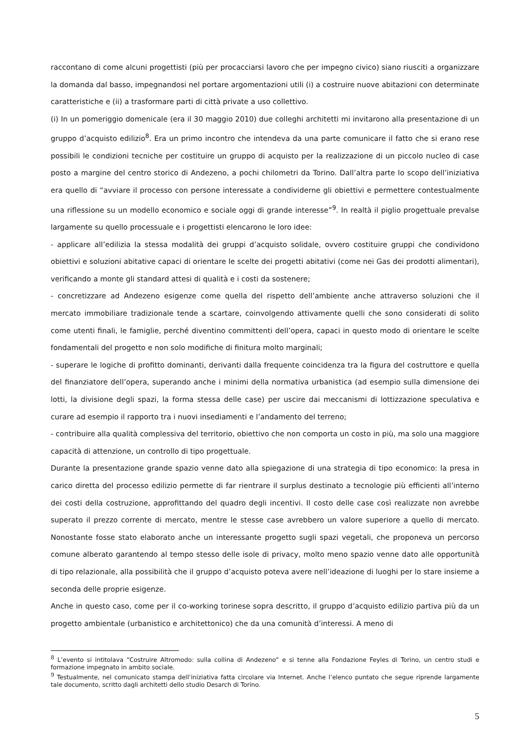raccontano di come alcuni progettisti (più per procacciarsi lavoro che per impegno civico) siano riusciti a organizzare la domanda dal basso, impegnandosi nel portare argomentazioni utili (i) a costruire nuove abitazioni con determinate caratteristiche e (ii) a trasformare parti di città private a uso collettivo.
(i) In un pomeriggio domenicale (era il 30 maggio 2010) due colleghi architetti mi invitarono alla presentazione di un gruppo d’acquisto edilizio<sup>8</sup>. Era un primo incontro che intendeva da una parte comunicare il fatto che si erano rese possibili le condizioni tecniche per costituire un gruppo di acquisto per la realizzazione di un piccolo nucleo di case posto a margine del centro storico di Andezeno, a pochi chilometri da Torino. Dall’altra parte lo scopo dell’iniziativa era quello di “avviare il processo con persone interessate a condividerne gli obiettivi e permettere contestualmente una riflessione su un modello economico e sociale oggi di grande interesse”<sup>9</sup>. In realtà il piglio progettuale prevalse largamente su quello processuale e i progettisti elencarono le loro idee:
- applicare all’edilizia la stessa modalità dei gruppi d’acquisto solidale, ovvero costituire gruppi che condividono obiettivi e soluzioni abitative capaci di orientare le scelte dei progetti abitativi (come nei Gas dei prodotti alimentari), verificando a monte gli standard attesi di qualità e i costi da sostenere;
- concretizzare ad Andezeno esigenze come quella del rispetto dell’ambiente anche attraverso soluzioni che il mercato immobiliare tradizionale tende a scartare, coinvolgendo attivamente quelli che sono considerati di solito come utenti finali, le famiglie, perché diventino committenti dell’opera, capaci in questo modo di orientare le scelte fondamentali del progetto e non solo modifiche di finitura molto marginali;
- superare le logiche di profitto dominanti, derivanti dalla frequente coincidenza tra la figura del costruttore e quella del finanziatore dell’opera, superando anche i minimi della normativa urbanistica (ad esempio sulla dimensione dei lotti, la divisione degli spazi, la forma stessa delle case) per uscire dai meccanismi di lottizzazione speculativa e curare ad esempio il rapporto tra i nuovi insediamenti e l’andamento del terreno;
- contribuire alla qualità complessiva del territorio, obiettivo che non comporta un costo in più, ma solo una maggiore capacità di attenzione, un controllo di tipo progettuale.
Durante la presentazione grande spazio venne dato alla spiegazione di una strategia di tipo economico: la presa in carico diretta del processo edilizio permette di far rientrare il surplus destinato a tecnologie più efficienti all’interno dei costi della costruzione, approfittando del quadro degli incentivi. Il costo delle case così realizzate non avrebbe superato il prezzo corrente di mercato, mentre le stesse case avrebbero un valore superiore a quello di mercato. Nonostante fosse stato elaborato anche un interessante progetto sugli spazi vegetali, che proponeva un percorso comune alberato garantendo al tempo stesso delle isole di privacy, molto meno spazio venne dato alle opportunità di tipo relazionale, alla possibilità che il gruppo d’acquisto poteva avere nell’ideazione di luoghi per lo stare insieme a seconda delle proprie esigenze.
Anche in questo caso, come per il co-working torinese sopra descritto, il gruppo d’acquisto edilizio partiva più da un progetto ambientale (urbanistico e architettonico) che da una comunità d’interessi. A meno di
<sup>8</sup> L’evento si intitolava “Costruire Altromodo: sulla collina di Andezeno” e si tenne alla Fondazione Feyles di Torino, un centro studi e formazione impegnato in ambito sociale.
<sup>9</sup> Testualmente, nel comunicato stampa dell’iniziativa fatta circolare via Internet. Anche l’elenco puntato che segue riprende largamente tale documento, scritto dagli architetti dello studio Desarch di Torino.
5